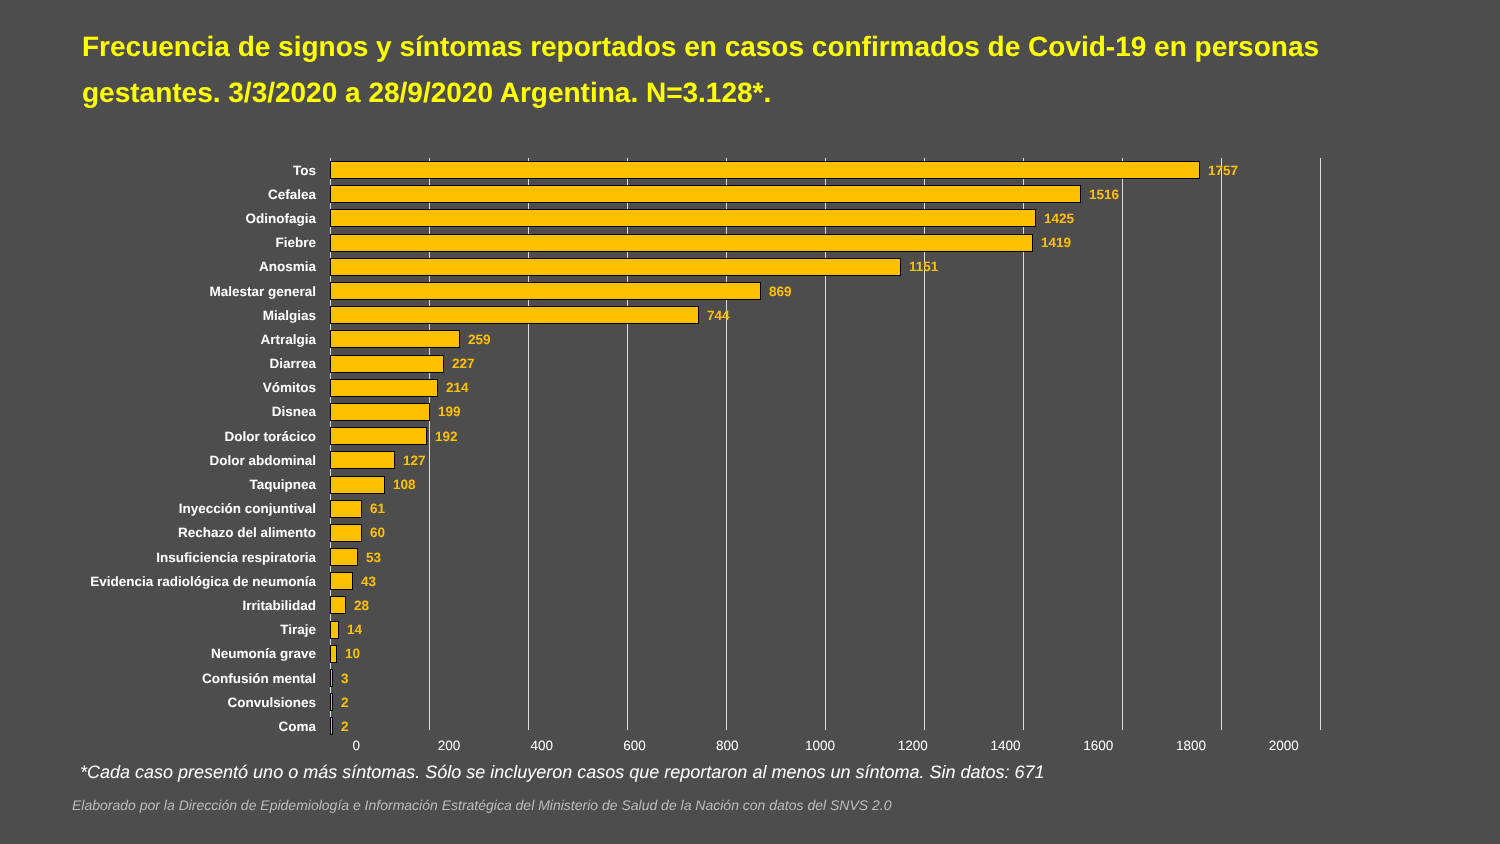Frecuencia de signos y síntomas reportados en casos confirmados de Covid-19 en personas gestantes. 3/3/2020 a 28/9/2020 Argentina. N=3.128*.
Tos 1757
Cefalea 1516
Odinofagia 1425
Fiebre 1419
Anosmia 1151
Malestar general 869
Mialgias 744
Artralgia 259
Diarrea 227
Vómitos 214
Disnea 199
Dolor torácico 192
Dolor abdominal 127
Taquipnea 108
Inyección conjuntival 61
Rechazo del alimento 60
Insuficiencia respiratoria 53
Evidencia radiológica de neumonía 43
Irritabilidad 28
Tiraje 14
Neumonía grave 10
Confusión mental 3
Convulsiones 2
Coma 2
0 200 400 600 800 1000 1200 1400 1600 1800 2000
*Cada caso presentó uno o más síntomas. Sólo se incluyeron casos que reportaron al menos un síntoma. Sin datos: 671
Elaborado por la Dirección de Epidemiología e Información Estratégica del Ministerio de Salud de la Nación con datos del SNVS 2.0